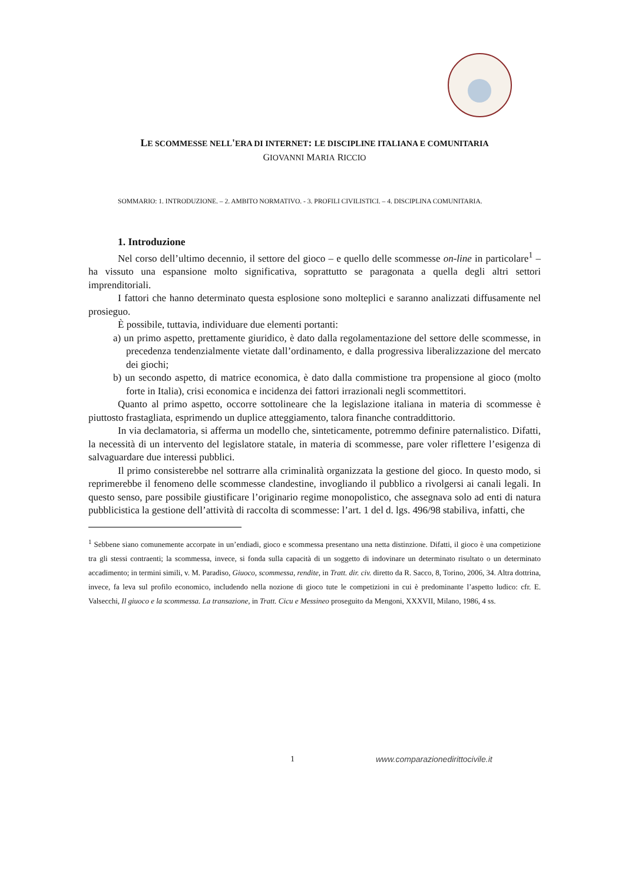LE SCOMMESSE NELL'ERA DI INTERNET: LE DISCIPLINE ITALIANA E COMUNITARIA
GIOVANNI MARIA RICCIO
SOMMARIO: 1. INTRODUZIONE. – 2. AMBITO NORMATIVO. - 3. PROFILI CIVILISTICI. – 4. DISCIPLINA COMUNITARIA.
1. Introduzione
Nel corso dell’ultimo decennio, il settore del gioco – e quello delle scommesse on-line in particolare<sup>1</sup> – ha vissuto una espansione molto significativa, soprattutto se paragonata a quella degli altri settori imprenditoriali.
I fattori che hanno determinato questa esplosione sono molteplici e saranno analizzati diffusamente nel prosieguo.
È possibile, tuttavia, individuare due elementi portanti:
a) un primo aspetto, prettamente giuridico, è dato dalla regolamentazione del settore delle scommesse, in precedenza tendenzialmente vietate dall’ordinamento, e dalla progressiva liberalizzazione del mercato dei giochi;
b) un secondo aspetto, di matrice economica, è dato dalla commistione tra propensione al gioco (molto forte in Italia), crisi economica e incidenza dei fattori irrazionali negli scommettitori.
Quanto al primo aspetto, occorre sottolineare che la legislazione italiana in materia di scommesse è piuttosto frastagliata, esprimendo un duplice atteggiamento, talora finanche contraddittorio.
In via declamatoria, si afferma un modello che, sinteticamente, potremmo definire paternalistico. Difatti, la necessità di un intervento del legislatore statale, in materia di scommesse, pare voler riflettere l’esigenza di salvaguardare due interessi pubblici.
Il primo consisterebbe nel sottrarre alla criminalità organizzata la gestione del gioco. In questo modo, si reprimerebbe il fenomeno delle scommesse clandestine, invogliando il pubblico a rivolgersi ai canali legali. In questo senso, pare possibile giustificare l’originario regime monopolistico, che assegnava solo ad enti di natura pubblicistica la gestione dell’attività di raccolta di scommesse: l’art. 1 del d. lgs. 496/98 stabiliva, infatti, che
<sup>1</sup> Sebbene siano comunemente accorpate in un’endiadi, gioco e scommessa presentano una netta distinzione. Difatti, il gioco è una competizione tra gli stessi contraenti; la scommessa, invece, si fonda sulla capacità di un soggetto di indovinare un determinato risultato o un determinato accadimento; in termini simili, v. M. Paradiso, Giuoco, scommessa, rendite, in Tratt. dir. civ. diretto da R. Sacco, 8, Torino, 2006, 34. Altra dottrina, invece, fa leva sul profilo economico, includendo nella nozione di gioco tute le competizioni in cui è predominante l’aspetto ludico: cfr. E. Valsecchi, Il giuoco e la scommessa. La transazione, in Tratt. Cicu e Messineo proseguito da Mengoni, XXXVII, Milano, 1986, 4 ss.
1 www.comparazionedirittocivile.it